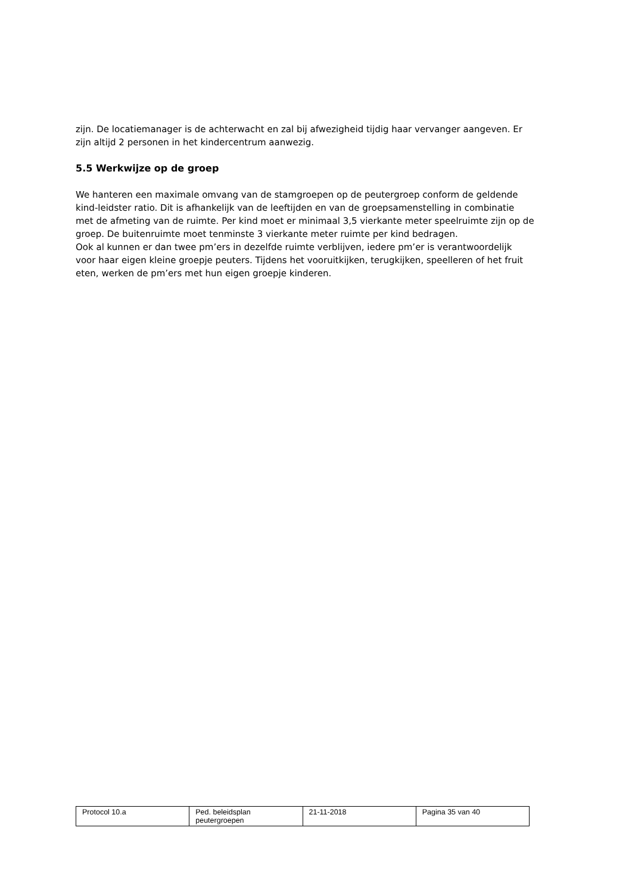zijn. De locatiemanager is de achterwacht en zal bij afwezigheid tijdig haar vervanger aangeven. Er zijn altijd 2 personen in het kindercentrum aanwezig.
5.5 Werkwijze op de groep
We hanteren een maximale omvang van de stamgroepen op de peutergroep conform de geldende kind-leidster ratio. Dit is afhankelijk van de leeftijden en van de groepsamenstelling in combinatie met de afmeting van de ruimte. Per kind moet er minimaal 3,5 vierkante meter speelruimte zijn op de groep. De buitenruimte moet tenminste 3 vierkante meter ruimte per kind bedragen.
Ook al kunnen er dan twee pm’ers in dezelfde ruimte verblijven, iedere pm’er is verantwoordelijk voor haar eigen kleine groepje peuters. Tijdens het vooruitkijken, terugkijken, speelleren of het fruit eten, werken de pm’ers met hun eigen groepje kinderen.
| Protocol 10.a | Ped. beleidsplan peutergroepen | 21-11-2018 | Pagina 35 van 40 |